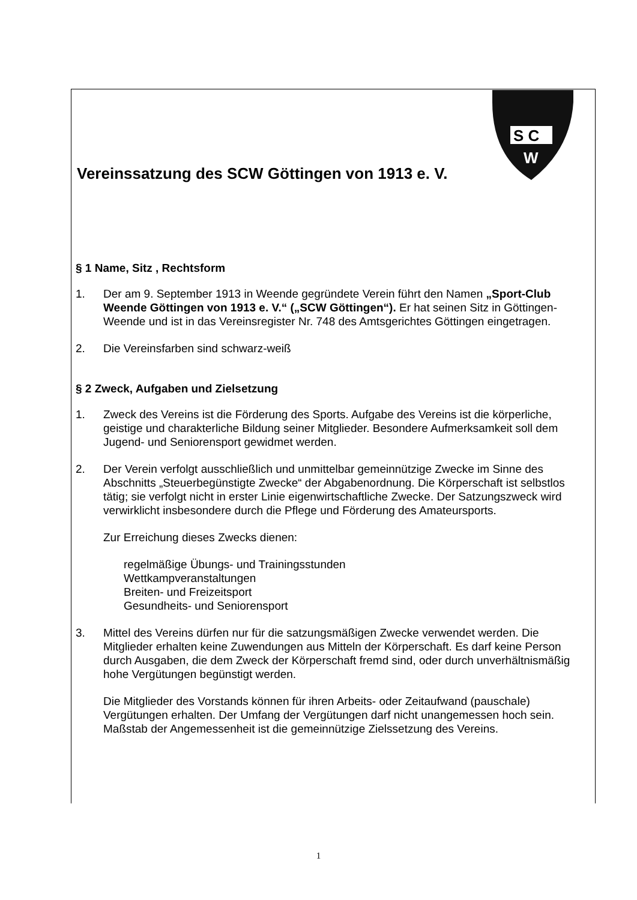S C
W
Vereinssatzung des SCW Göttingen von 1913 e. V.
§ 1 Name, Sitz , Rechtsform
1. Der am 9. September 1913 in Weende gegründete Verein führt den Namen „Sport-Club Weende Göttingen von 1913 e. V.“ („SCW Göttingen“). Er hat seinen Sitz in Göttingen-Weende und ist in das Vereinsregister Nr. 748 des Amtsgerichtes Göttingen eingetragen.
2. Die Vereinsfarben sind schwarz-weiß
§ 2 Zweck, Aufgaben und Zielsetzung
1. Zweck des Vereins ist die Förderung des Sports. Aufgabe des Vereins ist die körperliche, geistige und charakterliche Bildung seiner Mitglieder. Besondere Aufmerksamkeit soll dem Jugend- und Seniorensport gewidmet werden.
2. Der Verein verfolgt ausschließlich und unmittelbar gemeinnützige Zwecke im Sinne des Abschnitts „Steuerbegünstigte Zwecke“ der Abgabenordnung. Die Körperschaft ist selbstlos tätig; sie verfolgt nicht in erster Linie eigenwirtschaftliche Zwecke. Der Satzungszweck wird verwirklicht insbesondere durch die Pflege und Förderung des Amateursports.
Zur Erreichung dieses Zwecks dienen:
regelmäßige Übungs- und Trainingsstunden
Wettkampveranstaltungen
Breiten- und Freizeitsport
Gesundheits- und Seniorensport
3. Mittel des Vereins dürfen nur für die satzungsmäßigen Zwecke verwendet werden. Die Mitglieder erhalten keine Zuwendungen aus Mitteln der Körperschaft. Es darf keine Person durch Ausgaben, die dem Zweck der Körperschaft fremd sind, oder durch unverhältnismäßig hohe Vergütungen begünstigt werden.
Die Mitglieder des Vorstands können für ihren Arbeits- oder Zeitaufwand (pauschale) Vergütungen erhalten. Der Umfang der Vergütungen darf nicht unangemessen hoch sein. Maßstab der Angemessenheit ist die gemeinnützige Zielssetzung des Vereins.
1